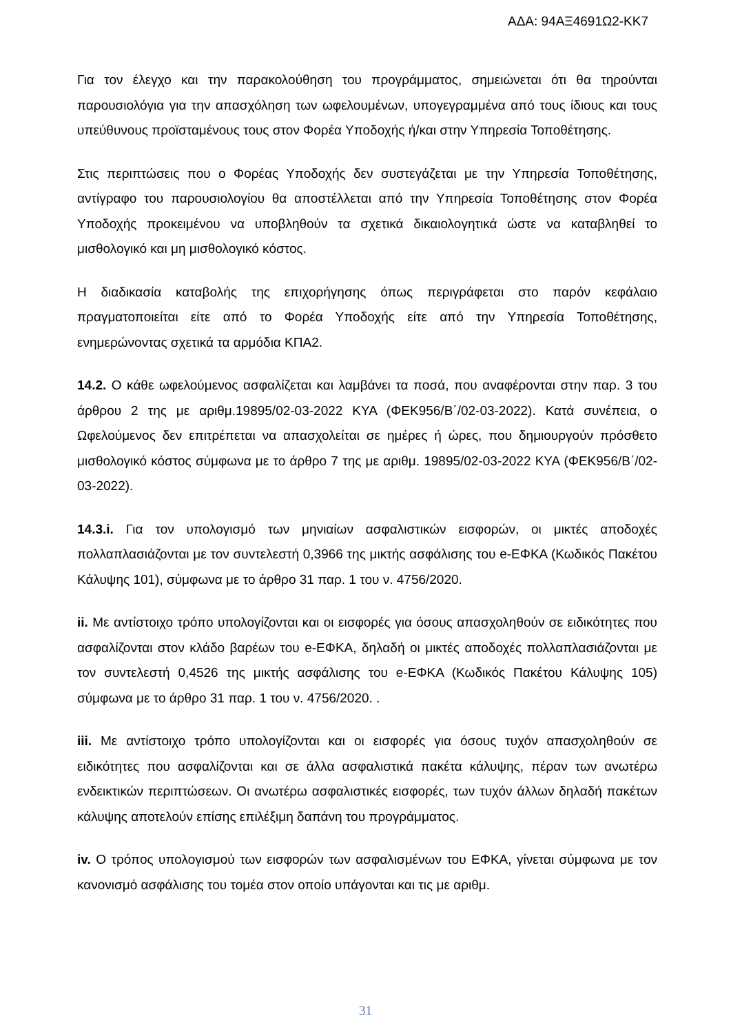ΑΔΑ: 94ΑΞ4691Ω2-ΚΚ7
Για τον έλεγχο και την παρακολούθηση του προγράμματος, σημειώνεται ότι θα τηρούνται παρουσιολόγια για την απασχόληση των ωφελουμένων, υπογεγραμμένα από τους ίδιους και τους υπεύθυνους προϊσταμένους τους στον Φορέα Υποδοχής ή/και στην Υπηρεσία Τοποθέτησης.
Στις περιπτώσεις που ο Φορέας Υποδοχής δεν συστεγάζεται με την Υπηρεσία Τοποθέτησης, αντίγραφο του παρουσιολογίου θα αποστέλλεται από την Υπηρεσία Τοποθέτησης στον Φορέα Υποδοχής προκειμένου να υποβληθούν τα σχετικά δικαιολογητικά ώστε να καταβληθεί το μισθολογικό και μη μισθολογικό κόστος.
Η διαδικασία καταβολής της επιχορήγησης όπως περιγράφεται στο παρόν κεφάλαιο πραγματοποιείται είτε από το Φορέα Υποδοχής είτε από την Υπηρεσία Τοποθέτησης, ενημερώνοντας σχετικά τα αρμόδια ΚΠΑ2.
14.2. Ο κάθε ωφελούμενος ασφαλίζεται και λαμβάνει τα ποσά, που αναφέρονται στην παρ. 3 του άρθρου 2 της με αριθμ.19895/02-03-2022 ΚΥΑ (ΦΕΚ956/Β΄/02-03-2022). Κατά συνέπεια, ο Ωφελούμενος δεν επιτρέπεται να απασχολείται σε ημέρες ή ώρες, που δημιουργούν πρόσθετο μισθολογικό κόστος σύμφωνα με το άρθρο 7 της με αριθμ. 19895/02-03-2022 ΚΥΑ (ΦΕΚ956/Β΄/02-03-2022).
14.3.i. Για τον υπολογισμό των μηνιαίων ασφαλιστικών εισφορών, οι μικτές αποδοχές πολλαπλασιάζονται με τον συντελεστή 0,3966 της μικτής ασφάλισης του e-ΕΦΚΑ (Κωδικός Πακέτου Κάλυψης 101), σύμφωνα με το άρθρο 31 παρ. 1 του ν. 4756/2020.
ii. Με αντίστοιχο τρόπο υπολογίζονται και οι εισφορές για όσους απασχοληθούν σε ειδικότητες που ασφαλίζονται στον κλάδο βαρέων του e-ΕΦΚΑ, δηλαδή οι μικτές αποδοχές πολλαπλασιάζονται με τον συντελεστή 0,4526 της μικτής ασφάλισης του e-ΕΦΚΑ (Κωδικός Πακέτου Κάλυψης 105) σύμφωνα με το άρθρο 31 παρ. 1 του ν. 4756/2020. .
iii. Με αντίστοιχο τρόπο υπολογίζονται και οι εισφορές για όσους τυχόν απασχοληθούν σε ειδικότητες που ασφαλίζονται και σε άλλα ασφαλιστικά πακέτα κάλυψης, πέραν των ανωτέρω ενδεικτικών περιπτώσεων. Οι ανωτέρω ασφαλιστικές εισφορές, των τυχόν άλλων δηλαδή πακέτων κάλυψης αποτελούν επίσης επιλέξιμη δαπάνη του προγράμματος.
iv. Ο τρόπος υπολογισμού των εισφορών των ασφαλισμένων του ΕΦΚΑ, γίνεται σύμφωνα με τον κανονισμό ασφάλισης του τομέα στον οποίο υπάγονται και τις με αριθμ.
31